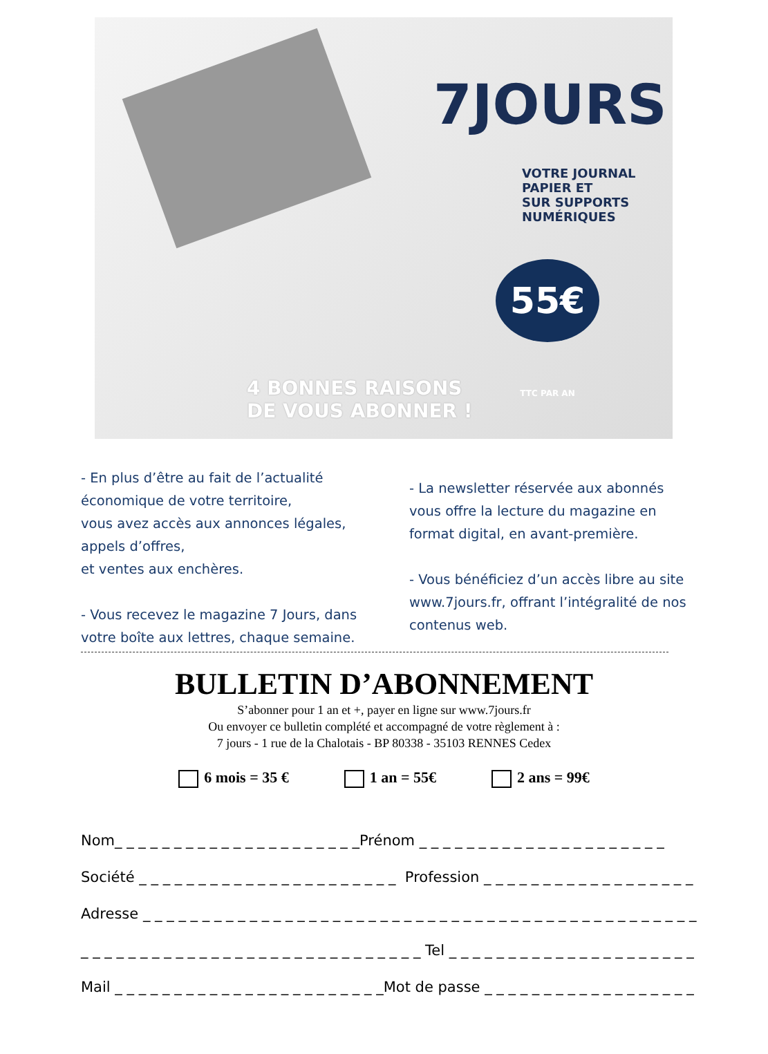7JOURS
VOTRE JOURNAL
PAPIER ET
SUR SUPPORTS
NUMÉRIQUES
55€ TTC PAR AN
4 BONNES RAISONS
DE VOUS ABONNER !
- En plus d’être au fait de l’actualité économique de votre territoire,
vous avez accès aux annonces légales, appels d’offres,
et ventes aux enchères.
- Vous recevez le magazine 7 Jours, dans votre boîte aux lettres, chaque semaine.
- La newsletter réservée aux abonnés vous offre la lecture du magazine en format digital, en avant-première.
- Vous bénéficiez d’un accès libre au site www.7jours.fr, offrant l’intégralité de nos contenus web.
BULLETIN D’ABONNEMENT
S’abonner pour 1 an et +, payer en ligne sur www.7jours.fr
Ou envoyer ce bulletin complété et accompagné de votre règlement à :
7 jours - 1 rue de la Chalotais - BP 80338 - 35103 RENNES Cedex
6 mois = 35 € 1 an = 55€ 2 ans = 99€
Nom_ _ _ _ _ _ _ _ _ _ _ _ _ _ _ _ _ _ _ _ _Prénom _ _ _ _ _ _ _ _ _ _ _ _ _ _ _ _ _ _ _ _ _
Société _ _ _ _ _ _ _ _ _ _ _ _ _ _ _ _ _ _ _ _ _ _ Profession _ _ _ _ _ _ _ _ _ _ _ _ _ _ _ _ _ _
Adresse _ _ _ _ _ _ _ _ _ _ _ _ _ _ _ _ _ _ _ _ _ _ _ _ _ _ _ _ _ _ _ _ _ _ _ _ _ _ _ _ _ _ _ _ _ _ _
_ _ _ _ _ _ _ _ _ _ _ _ _ _ _ _ _ _ _ _ _ _ _ _ _ _ _ _ _ Tel _ _ _ _ _ _ _ _ _ _ _ _ _ _ _ _ _ _ _ _ _
Mail _ _ _ _ _ _ _ _ _ _ _ _ _ _ _ _ _ _ _ _ _ _ _Mot de passe _ _ _ _ _ _ _ _ _ _ _ _ _ _ _ _ _ _